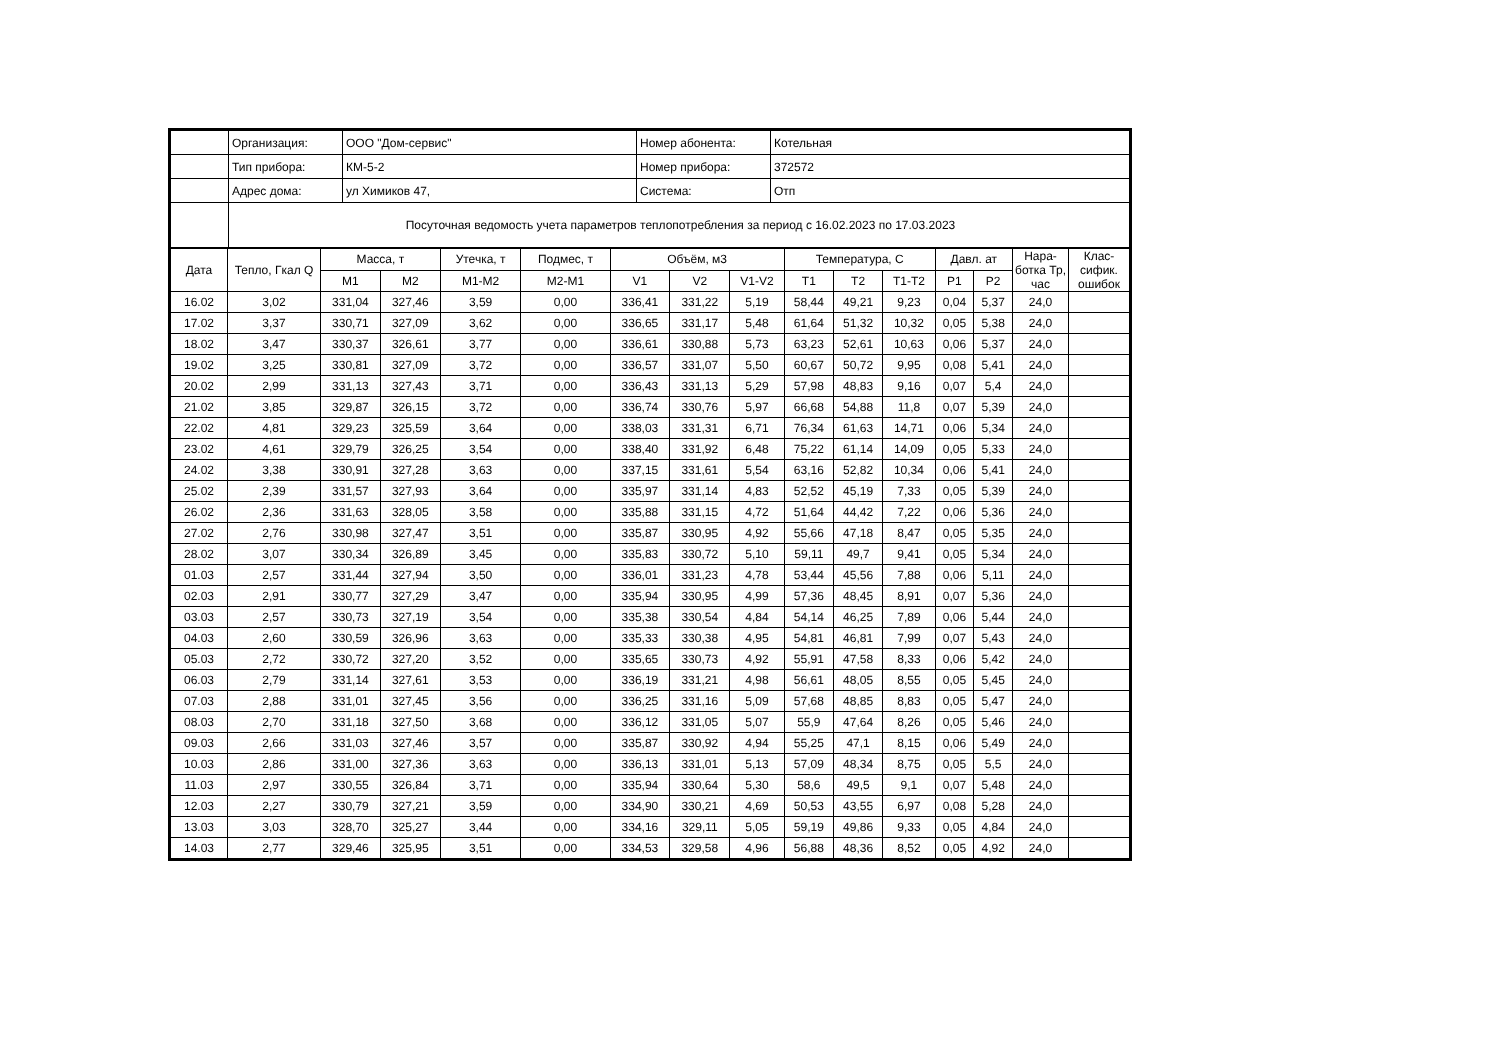| | Организация: | ООО "Дом-сервис" | Номер абонента: | Котельная |
| | Тип прибора: | КМ-5-2 | Номер прибора: | 372572 |
| | Адрес дома: | ул Химиков 47, | Система: | Отп |
| | Посуточная ведомость учета параметров теплопотребления за период с 16.02.2023 по 17.03.2023 | | | |
| Дата | Тепло, Гкал Q | Масса, т | | Утечка, т | Подмес, т | Объём, м3 | | | Температура, С | | | Давл. ат | | Нара-ботка Тр, час | Клас-сифик. ошибок |
| --- | --- | --- | --- | --- | --- | --- | --- | --- | --- | --- | --- | --- | --- | --- | --- |
| | | M1 | M2 | M1-M2 | M2-M1 | V1 | V2 | V1-V2 | T1 | T2 | T1-T2 | P1 | P2 | | |
| 16.02 | 3,02 | 331,04 | 327,46 | 3,59 | 0,00 | 336,41 | 331,22 | 5,19 | 58,44 | 49,21 | 9,23 | 0,04 | 5,37 | 24,0 | |
| 17.02 | 3,37 | 330,71 | 327,09 | 3,62 | 0,00 | 336,65 | 331,17 | 5,48 | 61,64 | 51,32 | 10,32 | 0,05 | 5,38 | 24,0 | |
| 18.02 | 3,47 | 330,37 | 326,61 | 3,77 | 0,00 | 336,61 | 330,88 | 5,73 | 63,23 | 52,61 | 10,63 | 0,06 | 5,37 | 24,0 | |
| 19.02 | 3,25 | 330,81 | 327,09 | 3,72 | 0,00 | 336,57 | 331,07 | 5,50 | 60,67 | 50,72 | 9,95 | 0,08 | 5,41 | 24,0 | |
| 20.02 | 2,99 | 331,13 | 327,43 | 3,71 | 0,00 | 336,43 | 331,13 | 5,29 | 57,98 | 48,83 | 9,16 | 0,07 | 5,4 | 24,0 | |
| 21.02 | 3,85 | 329,87 | 326,15 | 3,72 | 0,00 | 336,74 | 330,76 | 5,97 | 66,68 | 54,88 | 11,8 | 0,07 | 5,39 | 24,0 | |
| 22.02 | 4,81 | 329,23 | 325,59 | 3,64 | 0,00 | 338,03 | 331,31 | 6,71 | 76,34 | 61,63 | 14,71 | 0,06 | 5,34 | 24,0 | |
| 23.02 | 4,61 | 329,79 | 326,25 | 3,54 | 0,00 | 338,40 | 331,92 | 6,48 | 75,22 | 61,14 | 14,09 | 0,05 | 5,33 | 24,0 | |
| 24.02 | 3,38 | 330,91 | 327,28 | 3,63 | 0,00 | 337,15 | 331,61 | 5,54 | 63,16 | 52,82 | 10,34 | 0,06 | 5,41 | 24,0 | |
| 25.02 | 2,39 | 331,57 | 327,93 | 3,64 | 0,00 | 335,97 | 331,14 | 4,83 | 52,52 | 45,19 | 7,33 | 0,05 | 5,39 | 24,0 | |
| 26.02 | 2,36 | 331,63 | 328,05 | 3,58 | 0,00 | 335,88 | 331,15 | 4,72 | 51,64 | 44,42 | 7,22 | 0,06 | 5,36 | 24,0 | |
| 27.02 | 2,76 | 330,98 | 327,47 | 3,51 | 0,00 | 335,87 | 330,95 | 4,92 | 55,66 | 47,18 | 8,47 | 0,05 | 5,35 | 24,0 | |
| 28.02 | 3,07 | 330,34 | 326,89 | 3,45 | 0,00 | 335,83 | 330,72 | 5,10 | 59,11 | 49,7 | 9,41 | 0,05 | 5,34 | 24,0 | |
| 01.03 | 2,57 | 331,44 | 327,94 | 3,50 | 0,00 | 336,01 | 331,23 | 4,78 | 53,44 | 45,56 | 7,88 | 0,06 | 5,11 | 24,0 | |
| 02.03 | 2,91 | 330,77 | 327,29 | 3,47 | 0,00 | 335,94 | 330,95 | 4,99 | 57,36 | 48,45 | 8,91 | 0,07 | 5,36 | 24,0 | |
| 03.03 | 2,57 | 330,73 | 327,19 | 3,54 | 0,00 | 335,38 | 330,54 | 4,84 | 54,14 | 46,25 | 7,89 | 0,06 | 5,44 | 24,0 | |
| 04.03 | 2,60 | 330,59 | 326,96 | 3,63 | 0,00 | 335,33 | 330,38 | 4,95 | 54,81 | 46,81 | 7,99 | 0,07 | 5,43 | 24,0 | |
| 05.03 | 2,72 | 330,72 | 327,20 | 3,52 | 0,00 | 335,65 | 330,73 | 4,92 | 55,91 | 47,58 | 8,33 | 0,06 | 5,42 | 24,0 | |
| 06.03 | 2,79 | 331,14 | 327,61 | 3,53 | 0,00 | 336,19 | 331,21 | 4,98 | 56,61 | 48,05 | 8,55 | 0,05 | 5,45 | 24,0 | |
| 07.03 | 2,88 | 331,01 | 327,45 | 3,56 | 0,00 | 336,25 | 331,16 | 5,09 | 57,68 | 48,85 | 8,83 | 0,05 | 5,47 | 24,0 | |
| 08.03 | 2,70 | 331,18 | 327,50 | 3,68 | 0,00 | 336,12 | 331,05 | 5,07 | 55,9 | 47,64 | 8,26 | 0,05 | 5,46 | 24,0 | |
| 09.03 | 2,66 | 331,03 | 327,46 | 3,57 | 0,00 | 335,87 | 330,92 | 4,94 | 55,25 | 47,1 | 8,15 | 0,06 | 5,49 | 24,0 | |
| 10.03 | 2,86 | 331,00 | 327,36 | 3,63 | 0,00 | 336,13 | 331,01 | 5,13 | 57,09 | 48,34 | 8,75 | 0,05 | 5,5 | 24,0 | |
| 11.03 | 2,97 | 330,55 | 326,84 | 3,71 | 0,00 | 335,94 | 330,64 | 5,30 | 58,6 | 49,5 | 9,1 | 0,07 | 5,48 | 24,0 | |
| 12.03 | 2,27 | 330,79 | 327,21 | 3,59 | 0,00 | 334,90 | 330,21 | 4,69 | 50,53 | 43,55 | 6,97 | 0,08 | 5,28 | 24,0 | |
| 13.03 | 3,03 | 328,70 | 325,27 | 3,44 | 0,00 | 334,16 | 329,11 | 5,05 | 59,19 | 49,86 | 9,33 | 0,05 | 4,84 | 24,0 | |
| 14.03 | 2,77 | 329,46 | 325,95 | 3,51 | 0,00 | 334,53 | 329,58 | 4,96 | 56,88 | 48,36 | 8,52 | 0,05 | 4,92 | 24,0 | |